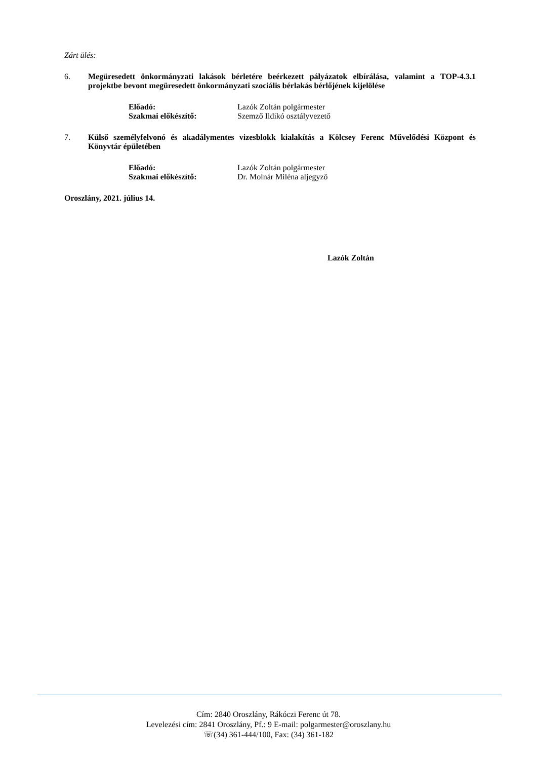Zárt ülés:
6. Megüresedett önkormányzati lakások bérletére beérkezett pályázatok elbírálása, valamint a TOP-4.3.1 projektbe bevont megüresedett önkormányzati szociális bérlakás bérlőjének kijelölése
Előadó: Lazók Zoltán polgármester
Szakmai előkészítő: Szemző Ildikó osztályvezető
7. Külső személyfelvonó és akadálymentes vizesblokk kialakítás a Kölcsey Ferenc Művelődési Központ és Könyvtár épületében
Előadó: Lazók Zoltán polgármester
Szakmai előkészítő: Dr. Molnár Miléna aljegyző
Oroszlány, 2021. július 14.
Lazók Zoltán
Cím: 2840 Oroszlány, Rákóczi Ferenc út 78.
Levelezési cím: 2841 Oroszlány, Pf.: 9 E-mail: polgarmester@oroszlany.hu
☏(34) 361-444/100, Fax: (34) 361-182